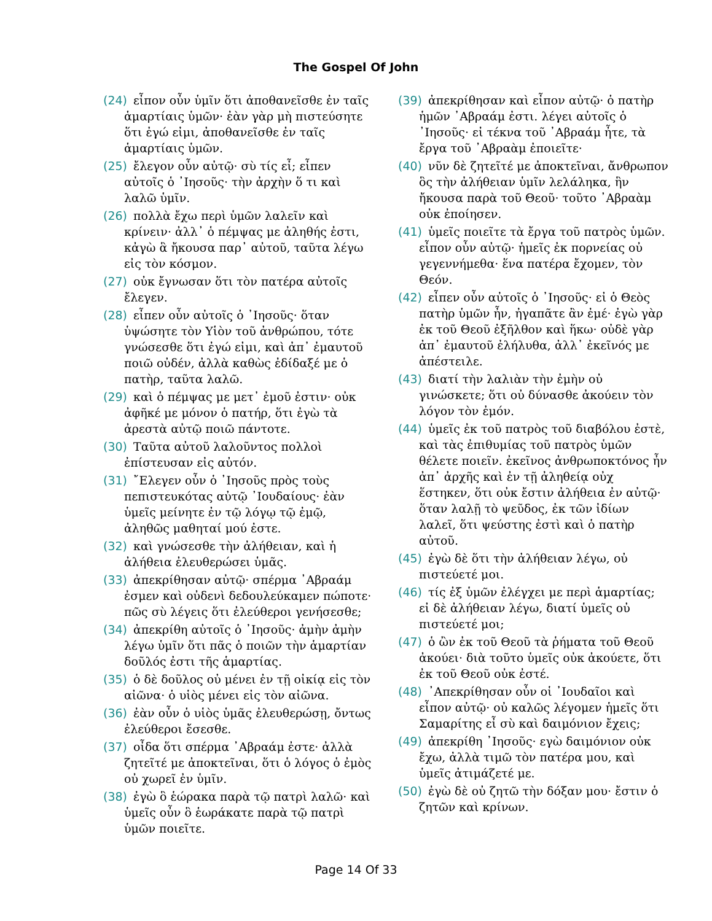The Gospel Of John
(24) εἶπον οὖν ὑμῖν ὅτι ἀποθανεῖσθε ἐν ταῖς ἁμαρτίαις ὑμῶν· ἐὰν γὰρ μὴ πιστεύσητε ὅτι ἐγώ εἰμι, ἀποθανεῖσθε ἐν ταῖς ἁμαρτίαις ὑμῶν.
(25) ἔλεγον οὖν αὐτῷ· σὺ τίς εἶ; εἶπεν αὐτοῖς ὁ ᾿Ιησοῦς· τὴν ἀρχὴν ὅ τι καὶ λαλῶ ὑμῖν.
(26) πολλὰ ἔχω περὶ ὑμῶν λαλεῖν καὶ κρίνειν· ἀλλ᾿ ὁ πέμψας με ἀληθής ἐστι, κἀγὼ ἃ ἤκουσα παρ᾿ αὐτοῦ, ταῦτα λέγω εἰς τὸν κόσμον.
(27) οὐκ ἔγνωσαν ὅτι τὸν πατέρα αὐτοῖς ἔλεγεν.
(28) εἶπεν οὖν αὐτοῖς ὁ ᾿Ιησοῦς· ὅταν ὑψώσητε τὸν Υἱὸν τοῦ ἀνθρώπου, τότε γνώσεσθε ὅτι ἐγώ εἰμι, καὶ ἀπ᾿ ἐμαυτοῦ ποιῶ οὐδέν, ἀλλὰ καθὼς ἐδίδαξέ με ὁ πατὴρ, ταῦτα λαλῶ.
(29) καὶ ὁ πέμψας με μετ᾿ ἐμοῦ ἐστιν· οὐκ ἀφῆκέ με μόνον ὁ πατήρ, ὅτι ἐγὼ τὰ ἀρεστὰ αὐτῷ ποιῶ πάντοτε.
(30) Ταῦτα αὐτοῦ λαλοῦντος πολλοὶ ἐπίστευσαν εἰς αὐτόν.
(31) ῎Ελεγεν οὖν ὁ ᾿Ιησοῦς πρὸς τοὺς πεπιστευκότας αὐτῷ ᾿Ιουδαίους· ἐὰν ὑμεῖς μείνητε ἐν τῷ λόγῳ τῷ ἐμῷ, ἀληθῶς μαθηταί μού ἐστε.
(32) καὶ γνώσεσθε τὴν ἀλήθειαν, καὶ ἡ ἀλήθεια ἐλευθερώσει ὑμᾶς.
(33) ἀπεκρίθησαν αὐτῷ· σπέρμα ᾿Αβραάμ ἐσμεν καὶ οὐδενὶ δεδουλεύκαμεν πώποτε· πῶς σὺ λέγεις ὅτι ἐλεύθεροι γενήσεσθε;
(34) ἀπεκρίθη αὐτοῖς ὁ ᾿Ιησοῦς· ἀμὴν ἀμὴν λέγω ὑμῖν ὅτι πᾶς ὁ ποιῶν τὴν ἁμαρτίαν δοῦλός ἐστι τῆς ἁμαρτίας.
(35) ὁ δὲ δοῦλος οὐ μένει ἐν τῇ οἰκίᾳ εἰς τὸν αἰῶνα· ὁ υἱὸς μένει εἰς τὸν αἰῶνα.
(36) ἐὰν οὖν ὁ υἱὸς ὑμᾶς ἐλευθερώσῃ, ὄντως ἐλεύθεροι ἔσεσθε.
(37) οἶδα ὅτι σπέρμα ᾿Αβραάμ ἐστε· ἀλλὰ ζητεῖτέ με ἀποκτεῖναι, ὅτι ὁ λόγος ὁ ἐμὸς οὐ χωρεῖ ἐν ὑμῖν.
(38) ἐγὼ ὃ ἑώρακα παρὰ τῷ πατρὶ λαλῶ· καὶ ὑμεῖς οὖν ὃ ἑωράκατε παρὰ τῷ πατρὶ ὑμῶν ποιεῖτε.
(39) ἀπεκρίθησαν καὶ εἶπον αὐτῷ· ὁ πατὴρ ἡμῶν ᾿Αβραάμ ἐστι. λέγει αὐτοῖς ὁ ᾿Ιησοῦς· εἰ τέκνα τοῦ ᾿Αβραάμ ἦτε, τὰ ἔργα τοῦ ᾿Αβραὰμ ἐποιεῖτε·
(40) νῦν δὲ ζητεῖτέ με ἀποκτεῖναι, ἄνθρωπον ὃς τὴν ἀλήθειαν ὑμῖν λελάληκα, ἣν ἤκουσα παρὰ τοῦ Θεοῦ· τοῦτο ᾿Αβραὰμ οὐκ ἐποίησεν.
(41) ὑμεῖς ποιεῖτε τὰ ἔργα τοῦ πατρὸς ὑμῶν. εἶπον οὖν αὐτῷ· ἡμεῖς ἐκ πορνείας οὐ γεγεννήμεθα· ἕνα πατέρα ἔχομεν, τὸν Θεόν.
(42) εἶπεν οὖν αὐτοῖς ὁ ᾿Ιησοῦς· εἰ ὁ Θεὸς πατὴρ ὑμῶν ἦν, ἠγαπᾶτε ἂν ἐμέ· ἐγὼ γὰρ ἐκ τοῦ Θεοῦ ἐξῆλθον καὶ ἥκω· οὐδὲ γὰρ ἀπ᾿ ἐμαυτοῦ ἐλήλυθα, ἀλλ᾿ ἐκεῖνός με ἀπέστειλε.
(43) διατί τὴν λαλιὰν τὴν ἐμὴν οὐ γινώσκετε; ὅτι οὐ δύνασθε ἀκούειν τὸν λόγον τὸν ἐμόν.
(44) ὑμεῖς ἐκ τοῦ πατρὸς τοῦ διαβόλου ἐστὲ, καὶ τὰς ἐπιθυμίας τοῦ πατρὸς ὑμῶν θέλετε ποιεῖν. ἐκεῖνος ἀνθρωποκτόνος ἦν ἀπ᾿ ἀρχῆς καὶ ἐν τῇ ἀληθείᾳ οὐχ ἕστηκεν, ὅτι οὐκ ἔστιν ἀλήθεια ἐν αὐτῷ· ὅταν λαλῇ τὸ ψεῦδος, ἐκ τῶν ἰδίων λαλεῖ, ὅτι ψεύστης ἐστὶ καὶ ὁ πατὴρ αὐτοῦ.
(45) ἐγὼ δὲ ὅτι τὴν ἀλήθειαν λέγω, οὐ πιστεύετέ μοι.
(46) τίς ἐξ ὑμῶν ἐλέγχει με περὶ ἁμαρτίας; εἰ δὲ ἀλήθειαν λέγω, διατί ὑμεῖς οὐ πιστεύετέ μοι;
(47) ὁ ὢν ἐκ τοῦ Θεοῦ τὰ ῥήματα τοῦ Θεοῦ ἀκούει· διὰ τοῦτο ὑμεῖς οὐκ ἀκούετε, ὅτι ἐκ τοῦ Θεοῦ οὐκ ἐστέ.
(48) ᾿Απεκρίθησαν οὖν οἱ ᾿Ιουδαῖοι καὶ εἶπον αὐτῷ· οὐ καλῶς λέγομεν ἡμεῖς ὅτι Σαμαρίτης εἶ σὺ καὶ δαιμόνιον ἔχεις;
(49) ἀπεκρίθη ᾿Ιησοῦς· εγὼ δαιμόνιον οὐκ ἔχω, ἀλλὰ τιμῶ τὸν πατέρα μου, καὶ ὑμεῖς ἀτιμάζετέ με.
(50) ἐγὼ δὲ οὐ ζητῶ τὴν δόξαν μου· ἔστιν ὁ ζητῶν καὶ κρίνων.
Page 14 Of 33